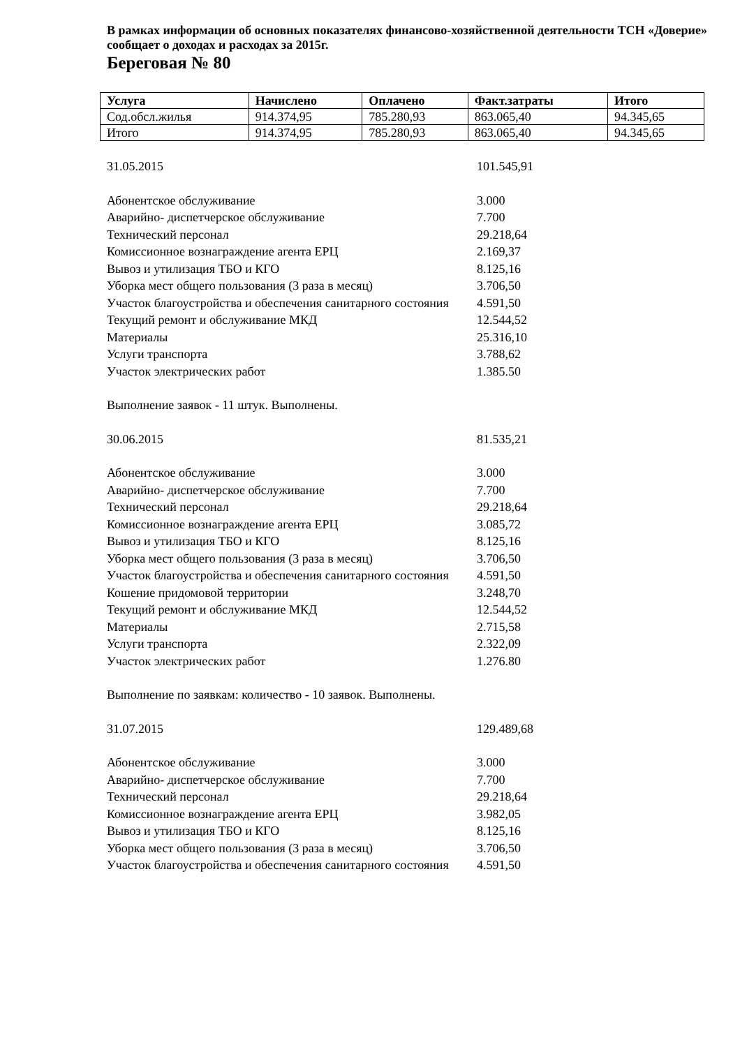В рамках информации об основных показателях финансово-хозяйственной деятельности ТСН «Доверие» сообщает о доходах и расходах за 2015г.
Береговая № 80
| Услуга | Начислено | Оплачено | Факт.затраты | Итого |
| --- | --- | --- | --- | --- |
| Сод.обсл.жилья | 914.374,95 | 785.280,93 | 863.065,40 | 94.345,65 |
| Итого | 914.374,95 | 785.280,93 | 863.065,40 | 94.345,65 |
31.05.2015 101.545,91
Абонентское обслуживание 3.000
Аварийно- диспетчерское обслуживание 7.700
Технический персонал 29.218,64
Комиссионное вознаграждение агента ЕРЦ 2.169,37
Вывоз и утилизация ТБО и КГО 8.125,16
Уборка мест общего пользования (3 раза в месяц) 3.706,50
Участок благоустройства и обеспечения санитарного состояния 4.591,50
Текущий ремонт и обслуживание МКД 12.544,52
Материалы 25.316,10
Услуги транспорта 3.788,62
Участок электрических работ 1.385.50
Выполнение заявок - 11 штук. Выполнены.
30.06.2015 81.535,21
Абонентское обслуживание 3.000
Аварийно- диспетчерское обслуживание 7.700
Технический персонал 29.218,64
Комиссионное вознаграждение агента ЕРЦ 3.085,72
Вывоз и утилизация ТБО и КГО 8.125,16
Уборка мест общего пользования (3 раза в месяц) 3.706,50
Участок благоустройства и обеспечения санитарного состояния 4.591,50
Кошение придомовой территории 3.248,70
Текущий ремонт и обслуживание МКД 12.544,52
Материалы 2.715,58
Услуги транспорта 2.322,09
Участок электрических работ 1.276.80
Выполнение по заявкам: количество - 10 заявок. Выполнены.
31.07.2015 129.489,68
Абонентское обслуживание 3.000
Аварийно- диспетчерское обслуживание 7.700
Технический персонал 29.218,64
Комиссионное вознаграждение агента ЕРЦ 3.982,05
Вывоз и утилизация ТБО и КГО 8.125,16
Уборка мест общего пользования (3 раза в месяц) 3.706,50
Участок благоустройства и обеспечения санитарного состояния 4.591,50